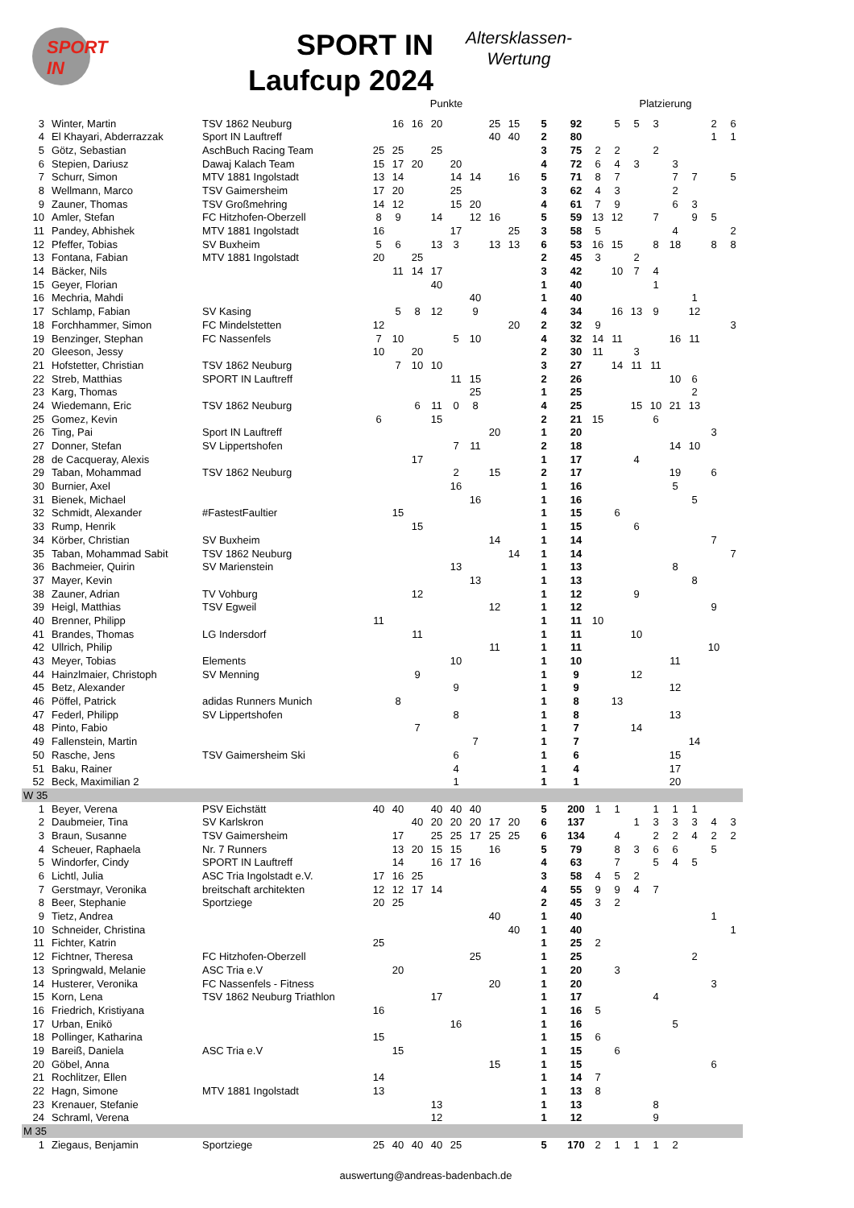SPORT IN
SPORT IN
Laufcup 2024
Altersklassen-
Wertung
| | | | Punkte | | | | | | | | | | Platzierung | | | | | | | |
| --- | --- | --- | --- | --- | --- | --- | --- | --- | --- | --- | --- | --- | --- | --- | --- | --- | --- | --- | --- | --- |
| 3 | Winter, Martin | TSV 1862 Neuburg | | 16 | 16 | 20 | | | 25 | 15 | 5 | 92 | | 5 | 5 | 3 | | | 2 | 6 |
| 4 | El Khayari, Abderrazzak | Sport IN Lauftreff | | | | | | | 40 | 40 | 2 | 80 | | | | | | | 1 | 1 |
| 5 | Götz, Sebastian | AschBuch Racing Team | 25 | 25 | | 25 | | | | | 3 | 75 | 2 | 2 | | 2 | | | | |
| 6 | Stepien, Dariusz | Dawaj Kalach Team | 15 | 17 | 20 | | 20 | | | | 4 | 72 | 6 | 4 | 3 | | 3 | | | |
| 7 | Schurr, Simon | MTV 1881 Ingolstadt | 13 | 14 | | | 14 | 14 | | 16 | 5 | 71 | 8 | 7 | | | 7 | 7 | | 5 |
| 8 | Wellmann, Marco | TSV Gaimersheim | 17 | 20 | | | 25 | | | | 3 | 62 | 4 | 3 | | | 2 | | | |
| 9 | Zauner, Thomas | TSV Großmehring | 14 | 12 | | | 15 | 20 | | | 4 | 61 | 7 | 9 | | | 6 | 3 | | |
| 10 | Amler, Stefan | FC Hitzhofen-Oberzell | 8 | 9 | | 14 | | 12 | 16 | | 5 | 59 | 13 | 12 | | 7 | | 9 | 5 | |
| 11 | Pandey, Abhishek | MTV 1881 Ingolstadt | 16 | | | | 17 | | | 25 | 3 | 58 | 5 | | | | 4 | | | 2 |
| 12 | Pfeffer, Tobias | SV Buxheim | 5 | 6 | | 13 | 3 | | 13 | 13 | 6 | 53 | 16 | 15 | | 8 | 18 | | 8 | 8 |
| 13 | Fontana, Fabian | MTV 1881 Ingolstadt | 20 | | 25 | | | | | | 2 | 45 | 3 | | 2 | | | | | |
| 14 | Bäcker, Nils | | | 11 | 14 | 17 | | | | | 3 | 42 | | 10 | 7 | 4 | | | | |
| 15 | Geyer, Florian | | | | | 40 | | | | | 1 | 40 | | | | 1 | | | | |
| 16 | Mechria, Mahdi | | | | | | | 40 | | | 1 | 40 | | | | | | 1 | | |
| 17 | Schlamp, Fabian | SV Kasing | | 5 | 8 | 12 | | 9 | | | 4 | 34 | | 16 | 13 | 9 | | 12 | | |
| 18 | Forchhammer, Simon | FC Mindelstetten | 12 | | | | | | | 20 | 2 | 32 | 9 | | | | | | | 3 |
| 19 | Benzinger, Stephan | FC Nassenfels | 7 | 10 | | | 5 | 10 | | | 4 | 32 | 14 | 11 | | | 16 | 11 | | |
| 20 | Gleeson, Jessy | | 10 | | 20 | | | | | | 2 | 30 | 11 | | 3 | | | | | |
| 21 | Hofstetter, Christian | TSV 1862 Neuburg | | 7 | 10 | 10 | | | | | 3 | 27 | | 14 | 11 | 11 | | | | |
| 22 | Streb, Matthias | SPORT IN Lauftreff | | | | | 11 | 15 | | | 2 | 26 | | | | | 10 | 6 | | |
| 23 | Karg, Thomas | | | | | | | 25 | | | 1 | 25 | | | | | | 2 | | |
| 24 | Wiedemann, Eric | TSV 1862 Neuburg | | | 6 | 11 | 0 | 8 | | | 4 | 25 | | | 15 | 10 | 21 | 13 | | |
| 25 | Gomez, Kevin | | 6 | | | 15 | | | | | 2 | 21 | 15 | | | 6 | | | | |
| 26 | Ting, Pai | Sport IN Lauftreff | | | | | | | 20 | | 1 | 20 | | | | | | | 3 | |
| 27 | Donner, Stefan | SV Lippertshofen | | | | | 7 | 11 | | | 2 | 18 | | | | | 14 | 10 | | |
| 28 | de Cacqueray, Alexis | | | | 17 | | | | | | 1 | 17 | | | 4 | | | | | |
| 29 | Taban, Mohammad | TSV 1862 Neuburg | | | | | 2 | | 15 | | 2 | 17 | | | | | 19 | | 6 | |
| 30 | Burnier, Axel | | | | | | 16 | | | | 1 | 16 | | | | | 5 | | | |
| 31 | Bienek, Michael | | | | | | | 16 | | | 1 | 16 | | | | | | 5 | | |
| 32 | Schmidt, Alexander | #FastestFaultier | | 15 | | | | | | | 1 | 15 | | 6 | | | | | | |
| 33 | Rump, Henrik | | | | 15 | | | | | | 1 | 15 | | | 6 | | | | | |
| 34 | Körber, Christian | SV Buxheim | | | | | | | 14 | | 1 | 14 | | | | | | | 7 | |
| 35 | Taban, Mohammad Sabit | TSV 1862 Neuburg | | | | | | | | 14 | 1 | 14 | | | | | | | | 7 |
| 36 | Bachmeier, Quirin | SV Marienstein | | | | | 13 | | | | 1 | 13 | | | | | 8 | | | |
| 37 | Mayer, Kevin | | | | | | | 13 | | | 1 | 13 | | | | | | 8 | | |
| 38 | Zauner, Adrian | TV Vohburg | | | 12 | | | | | | 1 | 12 | | | 9 | | | | | |
| 39 | Heigl, Matthias | TSV Egweil | | | | | | | 12 | | 1 | 12 | | | | | | | 9 | |
| 40 | Brenner, Philipp | | 11 | | | | | | | | 1 | 11 | 10 | | | | | | | |
| 41 | Brandes, Thomas | LG Indersdorf | | | 11 | | | | | | 1 | 11 | | | 10 | | | | | |
| 42 | Ullrich, Philip | | | | | | | | 11 | | 1 | 11 | | | | | | | 10 | |
| 43 | Meyer, Tobias | Elements | | | | | 10 | | | | 1 | 10 | | | | | 11 | | | |
| 44 | Hainzlmaier, Christoph | SV Menning | | | 9 | | | | | | 1 | 9 | | | 12 | | | | | |
| 45 | Betz, Alexander | | | | | | 9 | | | | 1 | 9 | | | | | 12 | | | |
| 46 | Pöffel, Patrick | adidas Runners Munich | | 8 | | | | | | | 1 | 8 | | 13 | | | | | | |
| 47 | Federl, Philipp | SV Lippertshofen | | | | | 8 | | | | 1 | 8 | | | | | 13 | | | |
| 48 | Pinto, Fabio | | | | 7 | | | | | | 1 | 7 | | | 14 | | | | | |
| 49 | Fallenstein, Martin | | | | | | | 7 | | | 1 | 7 | | | | | | 14 | | |
| 50 | Rasche, Jens | TSV Gaimersheim Ski | | | | | 6 | | | | 1 | 6 | | | | | 15 | | | |
| 51 | Baku, Rainer | | | | | | 4 | | | | 1 | 4 | | | | | 17 | | | |
| 52 | Beck, Maximilian 2 | | | | | | 1 | | | | 1 | 1 | | | | | 20 | | | |
| W 35 | | | | | | | | | | | | | | | | | | | | |
| 1 | Beyer, Verena | PSV Eichstätt | 40 | 40 | | 40 | 40 | 40 | | | 5 | 200 | 1 | 1 | | 1 | 1 | 1 | | |
| 2 | Daubmeier, Tina | SV Karlskron | | | 40 | 20 | 20 | 20 | 17 | 20 | 6 | 137 | | | 1 | 3 | 3 | 3 | 4 | 3 |
| 3 | Braun, Susanne | TSV Gaimersheim | | 17 | | 25 | 25 | 17 | 25 | 25 | 6 | 134 | | 4 | | 2 | 2 | 4 | 2 | 2 |
| 4 | Scheuer, Raphaela | Nr. 7 Runners | | 13 | 20 | 15 | 15 | | 16 | | 5 | 79 | | 8 | 3 | 6 | 6 | | 5 | |
| 5 | Windorfer, Cindy | SPORT IN Lauftreff | | 14 | | 16 | 17 | 16 | | | 4 | 63 | | 7 | | 5 | 4 | 5 | | |
| 6 | Lichtl, Julia | ASC Tria Ingolstadt e.V. | 17 | 16 | 25 | | | | | | 3 | 58 | 4 | 5 | 2 | | | | | |
| 7 | Gerstmayr, Veronika | breitschaft architekten | 12 | 12 | 17 | 14 | | | | | 4 | 55 | 9 | 9 | 4 | 7 | | | | |
| 8 | Beer, Stephanie | Sportziege | 20 | 25 | | | | | | | 2 | 45 | 3 | 2 | | | | | | |
| 9 | Tietz, Andrea | | | | | | | | 40 | | 1 | 40 | | | | | | | 1 | |
| 10 | Schneider, Christina | | | | | | | | | 40 | 1 | 40 | | | | | | | | 1 |
| 11 | Fichter, Katrin | | 25 | | | | | | | | 1 | 25 | 2 | | | | | | | |
| 12 | Fichtner, Theresa | FC Hitzhofen-Oberzell | | | | | | 25 | | | 1 | 25 | | | | | | 2 | | |
| 13 | Springwald, Melanie | ASC Tria e.V | | 20 | | | | | | | 1 | 20 | | 3 | | | | | | |
| 14 | Husterer, Veronika | FC Nassenfels - Fitness | | | | | | | 20 | | 1 | 20 | | | | | | | 3 | |
| 15 | Korn, Lena | TSV 1862 Neuburg Triathlon | | | | 17 | | | | | 1 | 17 | | | | 4 | | | | |
| 16 | Friedrich, Kristiyana | | 16 | | | | | | | | 1 | 16 | 5 | | | | | | | |
| 17 | Urban, Enikö | | | | | | 16 | | | | 1 | 16 | | | | | 5 | | | |
| 18 | Pollinger, Katharina | | 15 | | | | | | | | 1 | 15 | 6 | | | | | | | |
| 19 | Bareiß, Daniela | ASC Tria e.V | | 15 | | | | | | | 1 | 15 | | 6 | | | | | | |
| 20 | Göbel, Anna | | | | | | | | 15 | | 1 | 15 | | | | | | | 6 | |
| 21 | Rochlitzer, Ellen | | 14 | | | | | | | | 1 | 14 | 7 | | | | | | | |
| 22 | Hagn, Simone | MTV 1881 Ingolstadt | 13 | | | | | | | | 1 | 13 | 8 | | | | | | | |
| 23 | Krenauer, Stefanie | | | | | 13 | | | | | 1 | 13 | | | | 8 | | | | |
| 24 | Schraml, Verena | | | | | 12 | | | | | 1 | 12 | | | | 9 | | | | |
| M 35 | | | | | | | | | | | | | | | | | | | | |
| 1 | Ziegaus, Benjamin | Sportziege | 25 | 40 | 40 | 40 | 25 | | | | 5 | 170 | 2 | 1 | 1 | 1 | 2 | | | |
auswertung@andreas-badenbach.de